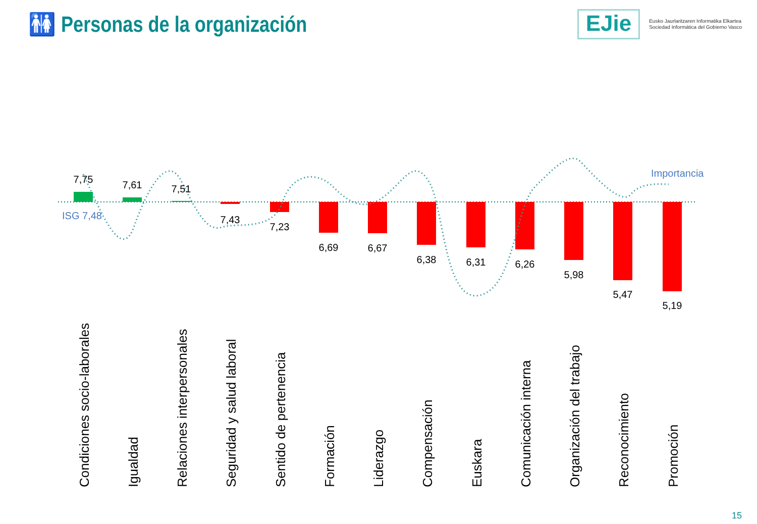🚻 Personas de la organización
EJie
Eusko Jaurlaritzaren Informatika Elkartea
Sociedad Informática del Gobierno Vasco
7,75
7,61
7,51
7,43
7,23
6,69
6,67
6,38
6,31
6,26
5,98
5,47
5,19
ISG 7,48
Importancia
Condiciones socio-laborales
Igualdad
Relaciones interpersonales
Seguridad y salud laboral
Sentido de pertenencia
Formación
Liderazgo
Compensación
Euskara
Comunicación interna
Organización del trabajo
Reconocimiento
Promoción
15